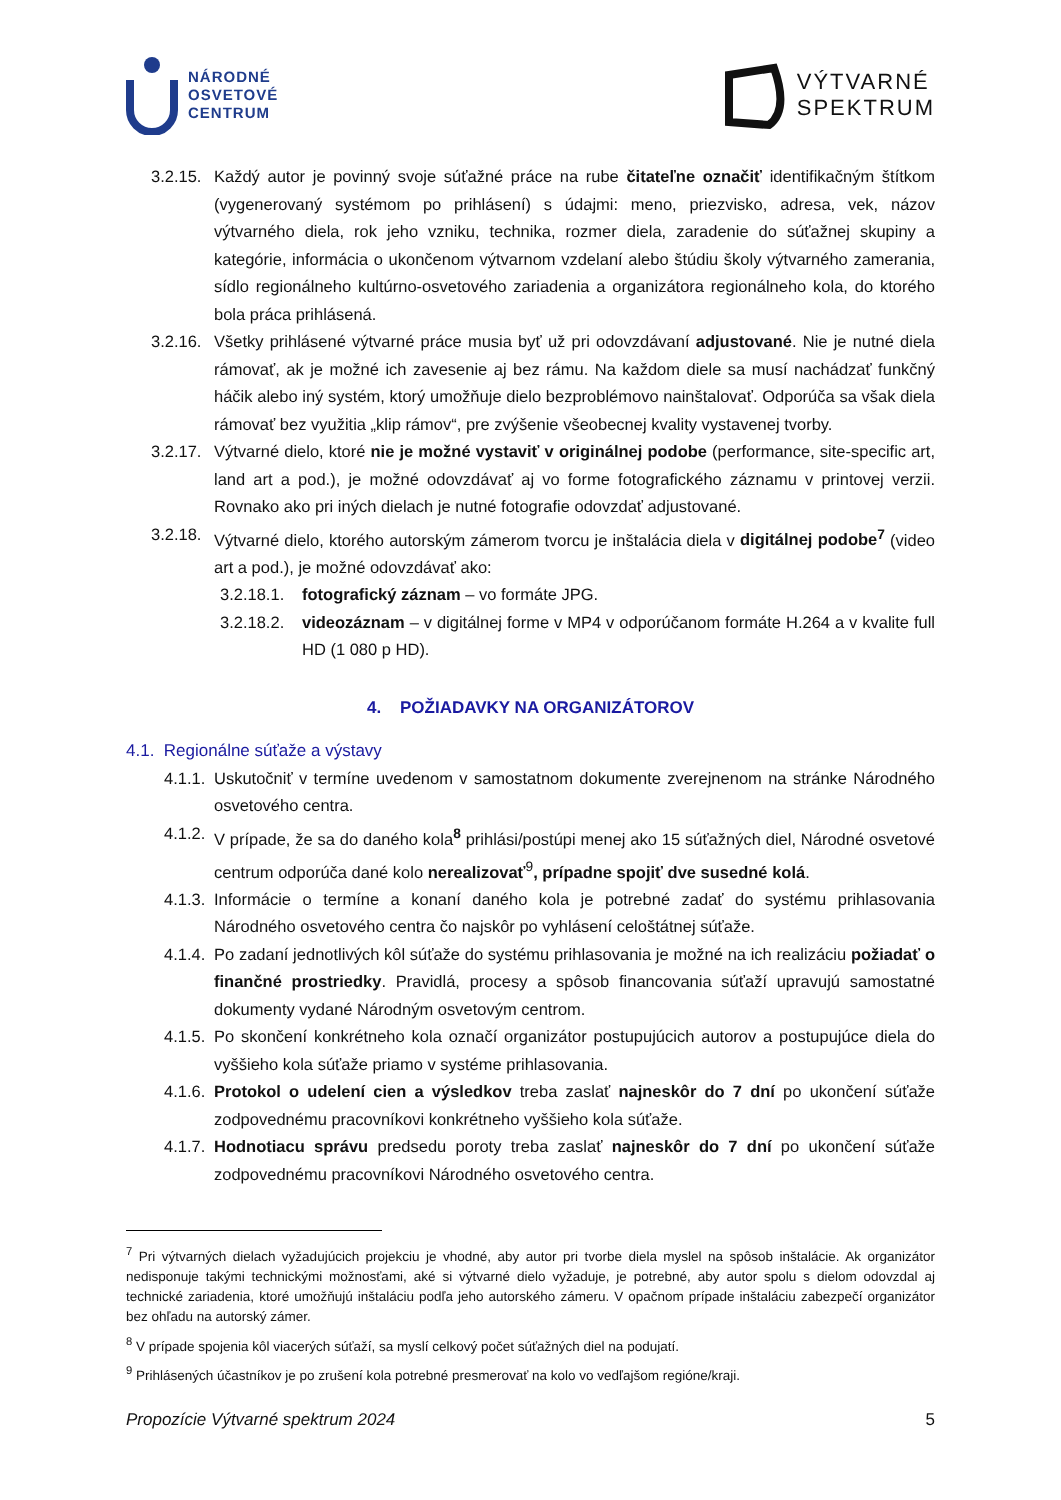NÁRODNÉ
OSVETOVÉ
CENTRUM
VÝTVARNÉ
SPEKTRUM
3.2.15. Každý autor je povinný svoje súťažné práce na rube čitateľne označiť identifikačným štítkom (vygenerovaný systémom po prihlásení) s údajmi: meno, priezvisko, adresa, vek, názov výtvarného diela, rok jeho vzniku, technika, rozmer diela, zaradenie do súťažnej skupiny a kategórie, informácia o ukončenom výtvarnom vzdelaní alebo štúdiu školy výtvarného zamerania, sídlo regionálneho kultúrno-osvetového zariadenia a organizátora regionálneho kola, do ktorého bola práca prihlásená.
3.2.16. Všetky prihlásené výtvarné práce musia byť už pri odovzdávaní adjustované. Nie je nutné diela rámovať, ak je možné ich zavesenie aj bez rámu. Na každom diele sa musí nachádzať funkčný háčik alebo iný systém, ktorý umožňuje dielo bezproblémovo nainštalovať. Odporúča sa však diela rámovať bez využitia „klip rámov“, pre zvýšenie všeobecnej kvality vystavenej tvorby.
3.2.17. Výtvarné dielo, ktoré nie je možné vystaviť v originálnej podobe (performance, site-specific art, land art a pod.), je možné odovzdávať aj vo forme fotografického záznamu v printovej verzii. Rovnako ako pri iných dielach je nutné fotografie odovzdať adjustované.
3.2.18. Výtvarné dielo, ktorého autorským zámerom tvorcu je inštalácia diela v digitálnej podobe<sup>7</sup> (video art a pod.), je možné odovzdávať ako:
3.2.18.1. fotografický záznam – vo formáte JPG.
3.2.18.2. videozáznam – v digitálnej forme v MP4 v odporúčanom formáte H.264 a v kvalite full HD (1 080 p HD).
4. POŽIADAVKY NA ORGANIZÁTOROV
4.1. Regionálne súťaže a výstavy
4.1.1. Uskutočniť v termíne uvedenom v samostatnom dokumente zverejnenom na stránke Národného osvetového centra.
4.1.2. V prípade, že sa do daného kola<sup>8</sup> prihlási/postúpi menej ako 15 súťažných diel, Národné osvetové centrum odporúča dané kolo nerealizovať<sup>9</sup>, prípadne spojiť dve susedné kolá.
4.1.3. Informácie o termíne a konaní daného kola je potrebné zadať do systému prihlasovania Národného osvetového centra čo najskôr po vyhlásení celoštátnej súťaže.
4.1.4. Po zadaní jednotlivých kôl súťaže do systému prihlasovania je možné na ich realizáciu požiadať o finančné prostriedky. Pravidlá, procesy a spôsob financovania súťaží upravujú samostatné dokumenty vydané Národným osvetovým centrom.
4.1.5. Po skončení konkrétneho kola označí organizátor postupujúcich autorov a postupujúce diela do vyššieho kola súťaže priamo v systéme prihlasovania.
4.1.6. Protokol o udelení cien a výsledkov treba zaslať najneskôr do 7 dní po ukončení súťaže zodpovednému pracovníkovi konkrétneho vyššieho kola súťaže.
4.1.7. Hodnotiacu správu predsedu poroty treba zaslať najneskôr do 7 dní po ukončení súťaže zodpovednému pracovníkovi Národného osvetového centra.
<sup>7</sup> Pri výtvarných dielach vyžadujúcich projekciu je vhodné, aby autor pri tvorbe diela myslel na spôsob inštalácie. Ak organizátor nedisponuje takými technickými možnosťami, aké si výtvarné dielo vyžaduje, je potrebné, aby autor spolu s dielom odovzdal aj technické zariadenia, ktoré umožňujú inštaláciu podľa jeho autorského zámeru. V opačnom prípade inštaláciu zabezpečí organizátor bez ohľadu na autorský zámer.
<sup>8</sup> V prípade spojenia kôl viacerých súťaží, sa myslí celkový počet súťažných diel na podujatí.
<sup>9</sup> Prihlásených účastníkov je po zrušení kola potrebné presmerovať na kolo vo vedľajšom regióne/kraji.
Propozície Výtvarné spektrum 2024 5